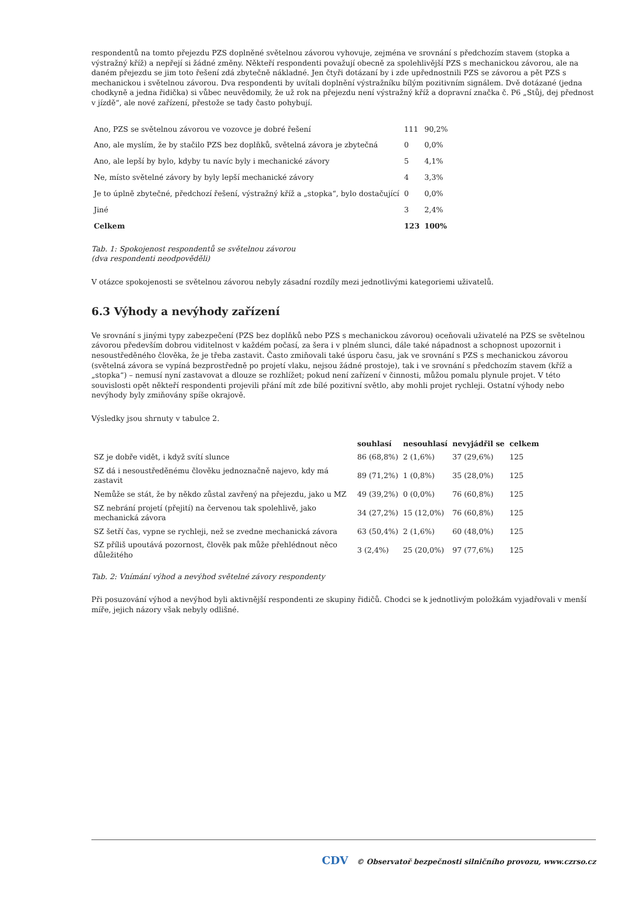respondentů na tomto přejezdu PZS doplněné světelnou závorou vyhovuje, zejména ve srovnání s předchozím stavem (stopka a výstražný kříž) a nepřejí si žádné změny. Někteří respondenti považují obecně za spolehlivější PZS s mechanickou závorou, ale na daném přejezdu se jim toto řešení zdá zbytečně nákladné. Jen čtyři dotázaní by i zde upřednostnili PZS se závorou a pět PZS s mechanickou i světelnou závorou. Dva respondenti by uvítali doplnění výstražníku bílým pozitivním signálem. Dvě dotázané (jedna chodkyně a jedna řidička) si vůbec neuvědomily, že už rok na přejezdu není výstražný kříž a dopravní značka č. P6 „Stůj, dej přednost v jízdě“, ale nové zařízení, přestože se tady často pohybují.
| Ano, PZS se světelnou závorou ve vozovce je dobré řešení | 111 | 90,2% |
| Ano, ale myslím, že by stačilo PZS bez doplňků, světelná závora je zbytečná | 0 | 0,0% |
| Ano, ale lepší by bylo, kdyby tu navíc byly i mechanické závory | 5 | 4,1% |
| Ne, místo světelné závory by byly lepší mechanické závory | 4 | 3,3% |
| Je to úplně zbytečné, předchozí řešení, výstražný kříž a „stopka“, bylo dostačující | 0 | 0,0% |
| Jiné | 3 | 2,4% |
| Celkem | 123 | 100% |
Tab. 1: Spokojenost respondentů se světelnou závorou
(dva respondenti neodpověděli)
V otázce spokojenosti se světelnou závorou nebyly zásadní rozdíly mezi jednotlivými kategoriemi uživatelů.
6.3 Výhody a nevýhody zařízení
Ve srovnání s jinými typy zabezpečení (PZS bez doplňků nebo PZS s mechanickou závorou) oceňovali uživatelé na PZS se světelnou závorou především dobrou viditelnost v každém počasí, za šera i v plném slunci, dále také nápadnost a schopnost upozornit i nesoustředěného člověka, že je třeba zastavit. Často zmiňovali také úsporu času, jak ve srovnání s PZS s mechanickou závorou (světelná závora se vypíná bezprostředně po projetí vlaku, nejsou žádné prostoje), tak i ve srovnání s předchozím stavem (kříž a „stopka“) – nemusí nyní zastavovat a dlouze se rozhlížet; pokud není zařízení v činnosti, můžou pomalu plynule projet. V této souvislosti opět někteří respondenti projevili přání mít zde bílé pozitivní světlo, aby mohli projet rychleji. Ostatní výhody nebo nevýhody byly zmiňovány spíše okrajově.
Výsledky jsou shrnuty v tabulce 2.
| | souhlasí | nesouhlasí | nevyjádřil se | celkem |
| --- | --- | --- | --- | --- |
| SZ je dobře vidět, i když svítí slunce | 86 (68,8%) | 2 (1,6%) | 37 (29,6%) | 125 |
| SZ dá i nesoustředěnému člověku jednoznačně najevo, kdy má zastavit | 89 (71,2%) | 1 (0,8%) | 35 (28,0%) | 125 |
| Nemůže se stát, že by někdo zůstal zavřený na přejezdu, jako u MZ | 49 (39,2%) | 0 (0,0%) | 76 (60,8%) | 125 |
| SZ nebrání projetí (přejití) na červenou tak spolehlivě, jako mechanická závora | 34 (27,2%) | 15 (12,0%) | 76 (60,8%) | 125 |
| SZ šetří čas, vypne se rychleji, než se zvedne mechanická závora | 63 (50,4%) | 2 (1,6%) | 60 (48,0%) | 125 |
| SZ příliš upoutává pozornost, člověk pak může přehlédnout něco důležitého | 3 (2,4%) | 25 (20,0%) | 97 (77,6%) | 125 |
Tab. 2: Vnímání výhod a nevýhod světelné závory respondenty
Při posuzování výhod a nevýhod byli aktivnější respondenti ze skupiny řidičů. Chodci se k jednotlivým položkám vyjadřovali v menší míře, jejich názory však nebyly odlišné.
CDV © Observatoř bezpečnosti silničního provozu, www.czrso.cz